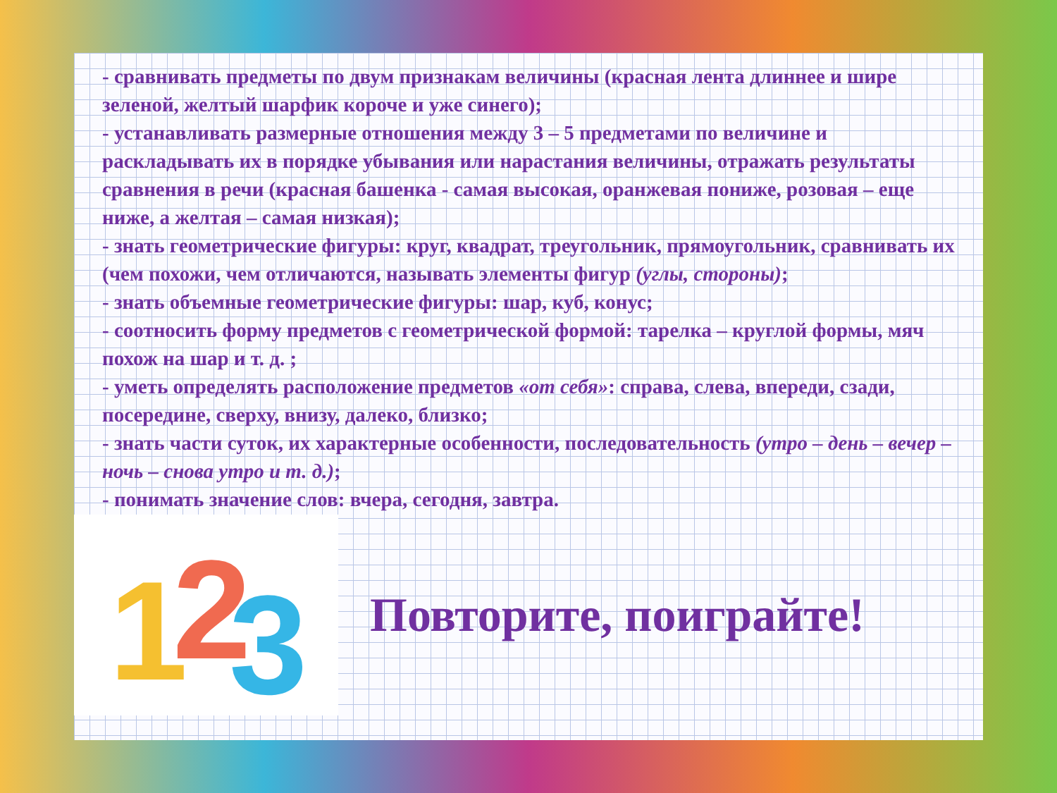- сравнивать предметы по двум признакам величины (красная лента длиннее и шире зеленой, желтый шарфик короче и уже синего);
- устанавливать размерные отношения между 3 – 5 предметами по величине и раскладывать их в порядке убывания или нарастания величины, отражать результаты сравнения в речи (красная башенка - самая высокая, оранжевая пониже, розовая – еще ниже, а желтая – самая низкая);
- знать геометрические фигуры: круг, квадрат, треугольник, прямоугольник, сравнивать их (чем похожи, чем отличаются, называть элементы фигур (углы, стороны);
- знать объемные геометрические фигуры: шар, куб, конус;
- соотносить форму предметов с геометрической формой: тарелка – круглой формы, мяч похож на шар и т. д. ;
- уметь определять расположение предметов «от себя»: справа, слева, впереди, сзади, посередине, сверху, внизу, далеко, близко;
- знать части суток, их характерные особенности, последовательность (утро – день – вечер – ночь – снова утро и т. д.);
- понимать значение слов: вчера, сегодня, завтра.
1 2 3
Повторите, поиграйте!